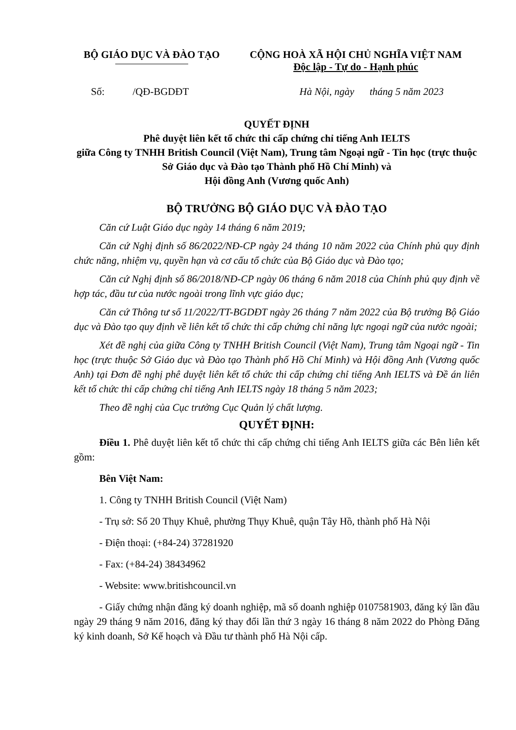BỘ GIÁO DỤC VÀ ĐÀO TẠO CỘNG HOÀ XÃ HỘI CHỦ NGHĨA VIỆT NAM
Độc lập - Tự do - Hạnh phúc
Số: /QĐ-BGDĐT Hà Nội, ngày tháng 5 năm 2023
QUYẾT ĐỊNH
Phê duyệt liên kết tổ chức thi cấp chứng chỉ tiếng Anh IELTS
giữa Công ty TNHH British Council (Việt Nam), Trung tâm Ngoại ngữ - Tin học (trực thuộc Sở Giáo dục và Đào tạo Thành phố Hồ Chí Minh) và
Hội đồng Anh (Vương quốc Anh)
BỘ TRƯỞNG BỘ GIÁO DỤC VÀ ĐÀO TẠO
Căn cứ Luật Giáo dục ngày 14 tháng 6 năm 2019;
Căn cứ Nghị định số 86/2022/NĐ-CP ngày 24 tháng 10 năm 2022 của Chính phủ quy định chức năng, nhiệm vụ, quyền hạn và cơ cấu tổ chức của Bộ Giáo dục và Đào tạo;
Căn cứ Nghị định số 86/2018/NĐ-CP ngày 06 tháng 6 năm 2018 của Chính phủ quy định về hợp tác, đầu tư của nước ngoài trong lĩnh vực giáo dục;
Căn cứ Thông tư số 11/2022/TT-BGDĐT ngày 26 tháng 7 năm 2022 của Bộ trưởng Bộ Giáo dục và Đào tạo quy định về liên kết tổ chức thi cấp chứng chỉ năng lực ngoại ngữ của nước ngoài;
Xét đề nghị của giữa Công ty TNHH British Council (Việt Nam), Trung tâm Ngoại ngữ - Tin học (trực thuộc Sở Giáo dục và Đào tạo Thành phố Hồ Chí Minh) và Hội đồng Anh (Vương quốc Anh) tại Đơn đề nghị phê duyệt liên kết tổ chức thi cấp chứng chỉ tiếng Anh IELTS và Đề án liên kết tổ chức thi cấp chứng chỉ tiếng Anh IELTS ngày 18 tháng 5 năm 2023;
Theo đề nghị của Cục trưởng Cục Quản lý chất lượng.
QUYẾT ĐỊNH:
Điều 1. Phê duyệt liên kết tổ chức thi cấp chứng chỉ tiếng Anh IELTS giữa các Bên liên kết gồm:
Bên Việt Nam:
1. Công ty TNHH British Council (Việt Nam)
- Trụ sở: Số 20 Thụy Khuê, phường Thụy Khuê, quận Tây Hồ, thành phố Hà Nội
- Điện thoại: (+84-24) 37281920
- Fax: (+84-24) 38434962
- Website: www.britishcouncil.vn
- Giấy chứng nhận đăng ký doanh nghiệp, mã số doanh nghiệp 0107581903, đăng ký lần đầu ngày 29 tháng 9 năm 2016, đăng ký thay đổi lần thứ 3 ngày 16 tháng 8 năm 2022 do Phòng Đăng ký kinh doanh, Sở Kế hoạch và Đầu tư thành phố Hà Nội cấp.